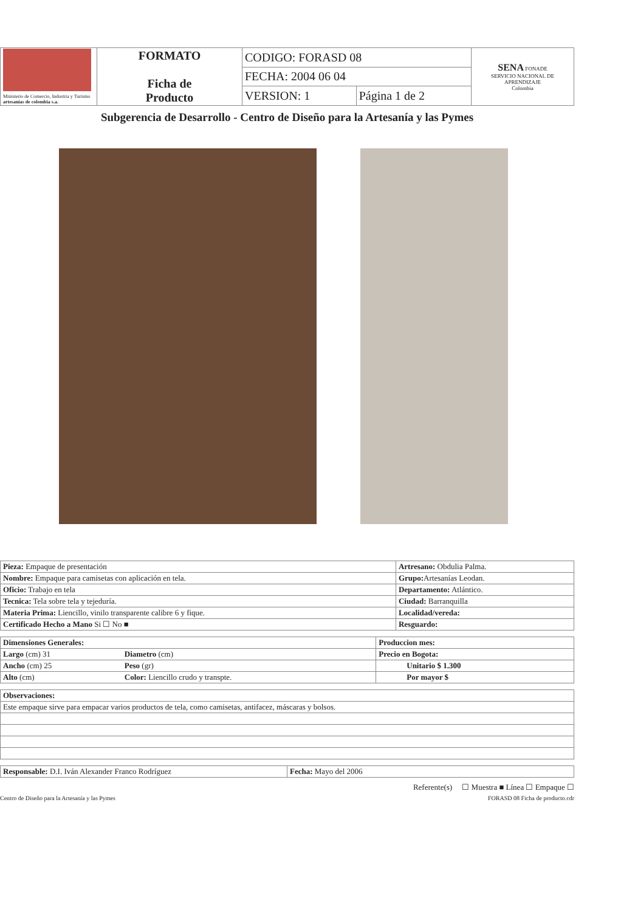| Ministerio de Comercio, Industria y Turismo artesanías de colombia s.a. | FORMATO Ficha de Producto | CODIGO: FORASD 08 | | SENA FONADE SERVICIO NACIONAL DE APRENDIZAJE Colombia |
| | | FECHA: 2004 06 04 | | |
| | | VERSION: 1 | Página 1 de 2 | |
Subgerencia de Desarrollo - Centro de Diseño para la Artesanía y las Pymes
| Pieza: Empaque de presentación | Artresano: Obdulia Palma. |
| Nombre: Empaque para camisetas con aplicación en tela. | Grupo: Artesanías Leodan. |
| Oficio: Trabajo en tela | Departamento: Atlántico. |
| Tecnica: Tela sobre tela y tejeduría. | Ciudad: Barranquilla |
| Materia Prima: Liencillo, vinilo transparente calibre 6 y fique. | Localidad/vereda: |
| Certificado Hecho a Mano Si ☐ No ■ | Resguardo: |
| Dimensiones Generales: | | Produccion mes: |
| Largo (cm) 31 | Diametro (cm) | Precio en Bogota: |
| Ancho (cm) 25 | Peso (gr) | Unitario $ 1.300 |
| Alto (cm) | Color: Liencillo crudo y transpte. | Por mayor $ |
| Observaciones: |
| Este empaque sirve para empacar varios productos de tela, como camisetas, antifacez, máscaras y bolsos. |
| Responsable: D.I. Iván Alexander Franco Rodríguez | Fecha: Mayo del 2006 |
Referente(s) ☐ Muestra ■ Línea ☐ Empaque ☐
Centro de Diseño para la Artesanía y las Pymes FORASD 08 Ficha de producto.cdr